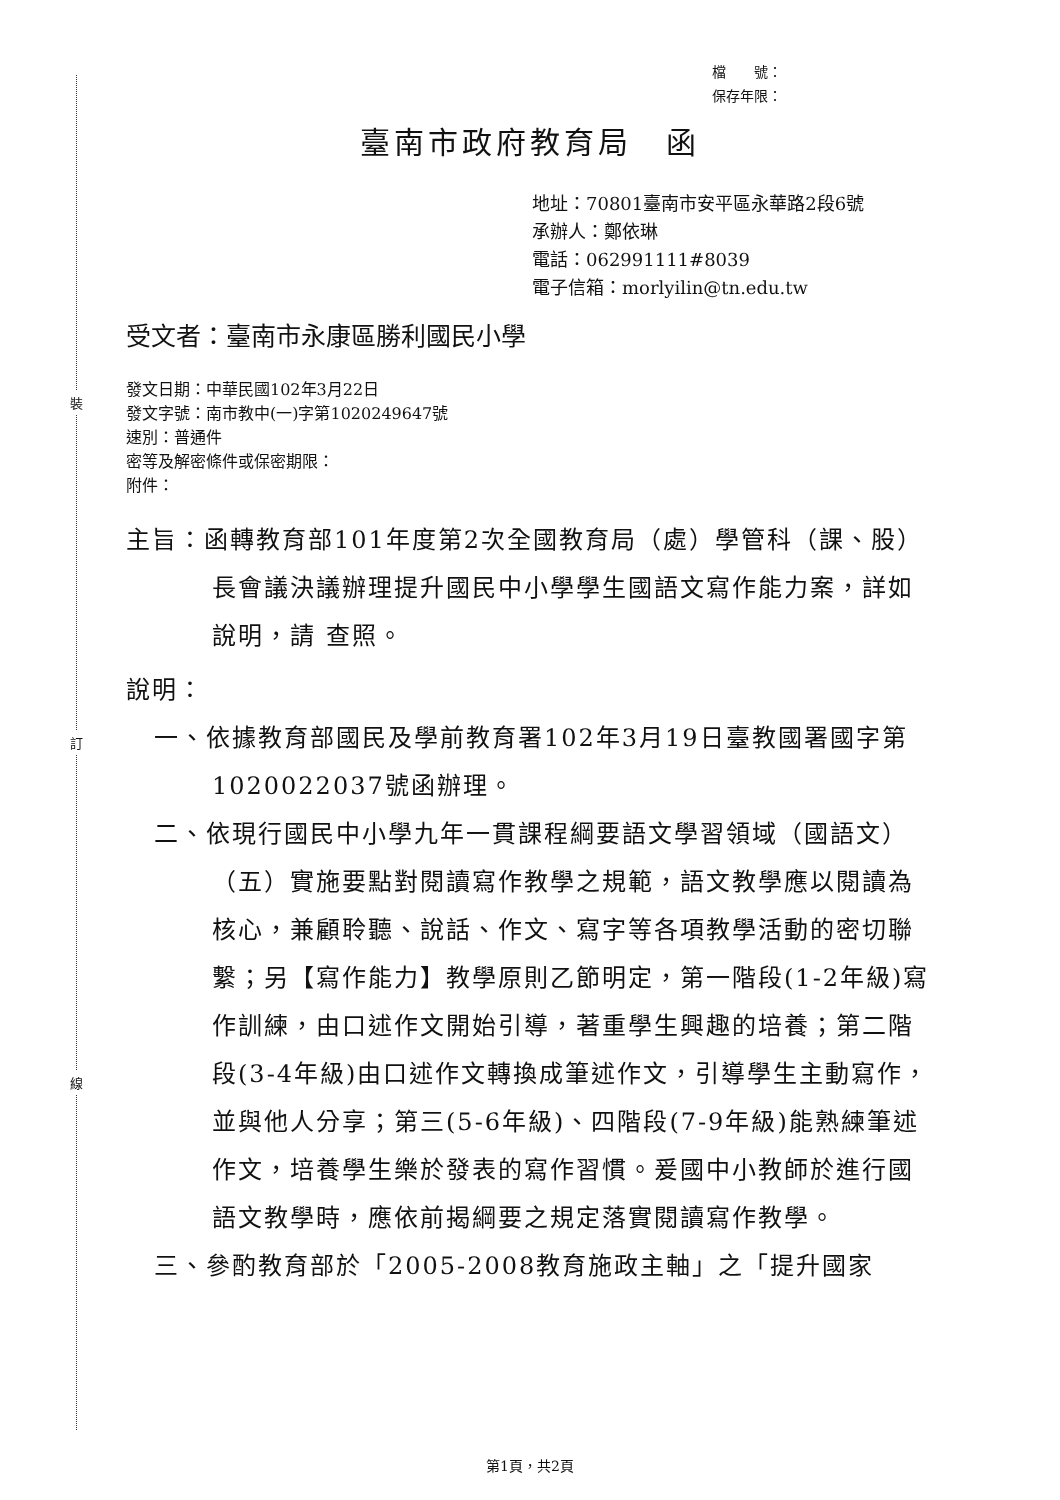裝
訂
線
檔　　號：
保存年限：
臺南市政府教育局　函
地址：70801臺南市安平區永華路2段6號
承辦人：鄭依琳
電話：062991111#8039
電子信箱：morlyilin@tn.edu.tw
受文者：臺南市永康區勝利國民小學
發文日期：中華民國102年3月22日
發文字號：南市教中(一)字第1020249647號
速別：普通件
密等及解密條件或保密期限：
附件：
主旨：函轉教育部101年度第2次全國教育局（處）學管科（課、股）長會議決議辦理提升國民中小學學生國語文寫作能力案，詳如說明，請 查照。
說明：
一、依據教育部國民及學前教育署102年3月19日臺教國署國字第1020022037號函辦理。
二、依現行國民中小學九年一貫課程綱要語文學習領域（國語文）（五）實施要點對閱讀寫作教學之規範，語文教學應以閱讀為核心，兼顧聆聽、說話、作文、寫字等各項教學活動的密切聯繫；另【寫作能力】教學原則乙節明定，第一階段(1-2年級)寫作訓練，由口述作文開始引導，著重學生興趣的培養；第二階段(3-4年級)由口述作文轉換成筆述作文，引導學生主動寫作，並與他人分享；第三(5-6年級)、四階段(7-9年級)能熟練筆述作文，培養學生樂於發表的寫作習慣。爰國中小教師於進行國語文教學時，應依前揭綱要之規定落實閱讀寫作教學。
三、參酌教育部於「2005-2008教育施政主軸」之「提升國家
第1頁，共2頁